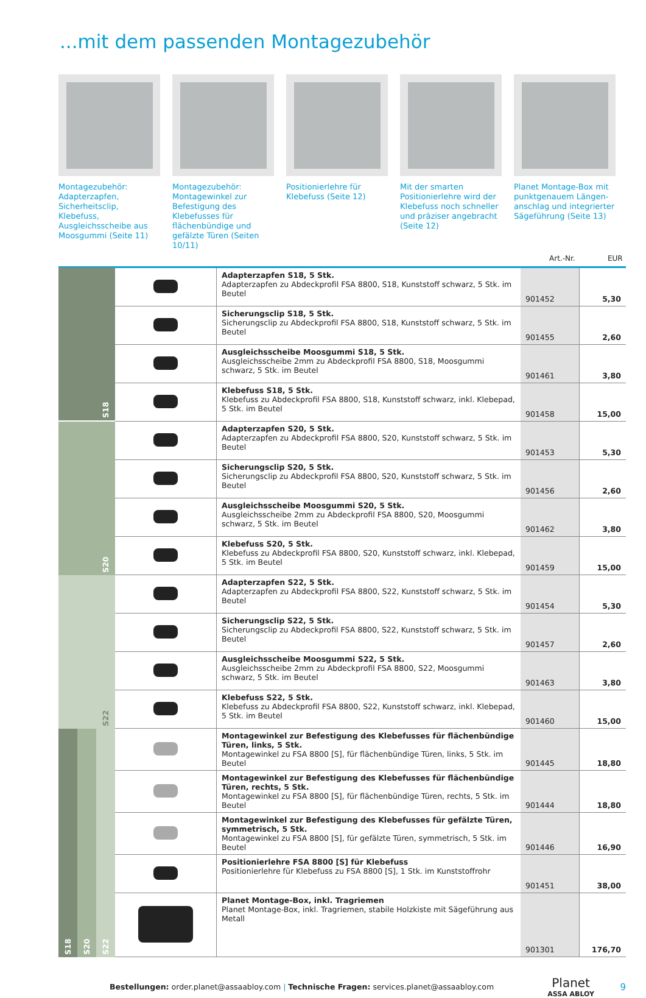...mit dem passenden Montagezubehör
Montagezubehör: Adapter­zapfen, Sicherheitsclip, Klebefuss, Ausgleichsscheibe aus Moosgummi (Seite 11)
Montagezubehör: Montage­winkel zur Befestigung des Klebefusses für flächenbün­dige und gefälzte Türen (Seiten 10/11)
Positionierlehre für Klebefuss (Seite 12)
Mit der smarten Positionier­lehre wird der Klebefuss noch schneller und präziser angebracht (Seite 12)
Planet Montage-Box mit punktgenauem Längen­anschlag und integrierter Sägeführung (Seite 13)
Art.-Nr. EUR
| S18 | | | | Adapterzapfen S18, 5 Stk. Adapterzapfen zu Abdeckprofil FSA 8800, S18, Kunststoff schwarz, 5 Stk. im Beutel | 901452 | 5,30 |
| | | | | Sicherungsclip S18, 5 Stk. Sicherungsclip zu Abdeckprofil FSA 8800, S18, Kunststoff schwarz, 5 Stk. im Beutel | 901455 | 2,60 |
| | | | | Ausgleichsscheibe Moosgummi S18, 5 Stk. Ausgleichsscheibe 2mm zu Abdeckprofil FSA 8800, S18, Moosgummi schwarz, 5 Stk. im Beutel | 901461 | 3,80 |
| | | | | Klebefuss S18, 5 Stk. Klebefuss zu Abdeckprofil FSA 8800, S18, Kunststoff schwarz, inkl. Klebepad, 5 Stk. im Beutel | 901458 | 15,00 |
| S20 | | | | Adapterzapfen S20, 5 Stk. Adapterzapfen zu Abdeckprofil FSA 8800, S20, Kunststoff schwarz, 5 Stk. im Beutel | 901453 | 5,30 |
| | | | | Sicherungsclip S20, 5 Stk. Sicherungsclip zu Abdeckprofil FSA 8800, S20, Kunststoff schwarz, 5 Stk. im Beutel | 901456 | 2,60 |
| | | | | Ausgleichsscheibe Moosgummi S20, 5 Stk. Ausgleichsscheibe 2mm zu Abdeckprofil FSA 8800, S20, Moosgummi schwarz, 5 Stk. im Beutel | 901462 | 3,80 |
| | | | | Klebefuss S20, 5 Stk. Klebefuss zu Abdeckprofil FSA 8800, S20, Kunststoff schwarz, inkl. Klebepad, 5 Stk. im Beutel | 901459 | 15,00 |
| S22 | | | | Adapterzapfen S22, 5 Stk. Adapterzapfen zu Abdeckprofil FSA 8800, S22, Kunststoff schwarz, 5 Stk. im Beutel | 901454 | 5,30 |
| | | | | Sicherungsclip S22, 5 Stk. Sicherungsclip zu Abdeckprofil FSA 8800, S22, Kunststoff schwarz, 5 Stk. im Beutel | 901457 | 2,60 |
| | | | | Ausgleichsscheibe Moosgummi S22, 5 Stk. Ausgleichsscheibe 2mm zu Abdeckprofil FSA 8800, S22, Moosgummi schwarz, 5 Stk. im Beutel | 901463 | 3,80 |
| | | | | Klebefuss S22, 5 Stk. Klebefuss zu Abdeckprofil FSA 8800, S22, Kunststoff schwarz, inkl. Klebepad, 5 Stk. im Beutel | 901460 | 15,00 |
| S18 | S20 | S22 | | Montagewinkel zur Befestigung des Klebefusses für flächenbündige Türen, links, 5 Stk. Montagewinkel zu FSA 8800 [S], für flächenbündige Türen, links, 5 Stk. im Beutel | 901445 | 18,80 |
| | | | | Montagewinkel zur Befestigung des Klebefusses für flächenbündige Türen, rechts, 5 Stk. Montagewinkel zu FSA 8800 [S], für flächenbündige Türen, rechts, 5 Stk. im Beutel | 901444 | 18,80 |
| | | | | Montagewinkel zur Befestigung des Klebefusses für gefälzte Türen, symmetrisch, 5 Stk. Montagewinkel zu FSA 8800 [S], für gefälzte Türen, symmetrisch, 5 Stk. im Beutel | 901446 | 16,90 |
| | | | | Positionierlehre FSA 8800 [S] für Klebefuss Positionierlehre für Klebefuss zu FSA 8800 [S], 1 Stk. im Kunststoffrohr | 901451 | 38,00 |
| | | | | Planet Montage-Box, inkl. Tragriemen Planet Montage-Box, inkl. Tragriemen, stabile Holzkiste mit Sägeführung aus Metall | 901301 | 176,70 |
Bestellungen: order.planet@assaabloy.com | Technische Fragen: services.planet@assaabloy.com
Planet
ASSA ABLOY
9